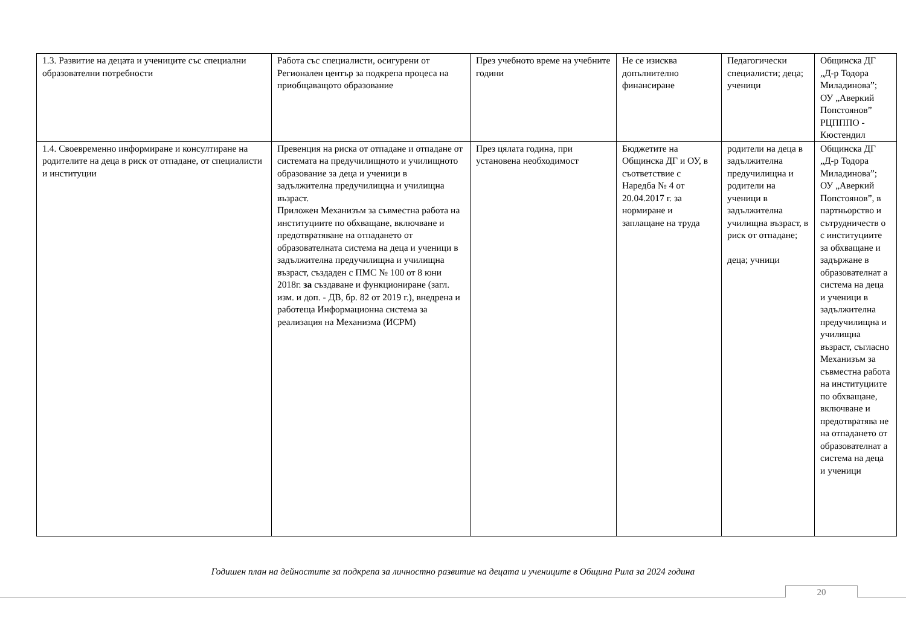| 1.3. Развитие на децата и учениците със специални образователни потребности | Работа със специалисти, осигурени от Регионален център за подкрепа процеса на приобщаващото образование | През учебното време на учебните години | Не се изисква допълнително финансиране | Педагогически специалисти; деца; ученици | Общинска ДГ „Д-р Тодора Миладинова”; ОУ „Аверкий Попстоянов” РЦПППО - Кюстендил |
| 1.4. Своевременно информиране и консултиране на родителите на деца в риск от отпадане, от специалисти и институции | Превенция на риска от отпадане и отпадане от системата на предучилищното и училищното образование за деца и ученици в задължителна предучилищна и училищна възраст. Приложен Механизъм за съвместна работа на институциите по обхващане, включване и предотвратяване на отпадането от образователната система на деца и ученици в задължителна предучилищна и училищна възраст, създаден с ПМС № 100 от 8 юни 2018г. за създаване и функциониране (загл. изм. и доп. - ДВ, бр. 82 от 2019 г.), внедрена и работеща Информационна система за реализация на Механизма (ИСРМ) | През цялата година, при установена необходимост | Бюджетите на Общинска ДГ и ОУ, в съответствие с Наредба № 4 от 20.04.2017 г. за нормиране и заплащане на труда | родители на деца в задължителна предучилищна и родители на ученици в задължителна училищна възраст, в риск от отпадане; деца; учници | Общинска ДГ „Д-р Тодора Миладинова”; ОУ „Аверкий Попстоянов”, в партньорство и сътрудничеств о с институциите за обхващане и задържане в образователнат а система на деца и ученици в задължителна предучилищна и училищна възраст, съгласно Механизъм за съвместна работа на институциите по обхващане, включване и предотвратява не на отпадането от образователнат а система на деца и ученици |
Годишен план на дейностите за подкрепа за личностно развитие на децата и учениците в Община Рила за 2024 година
20